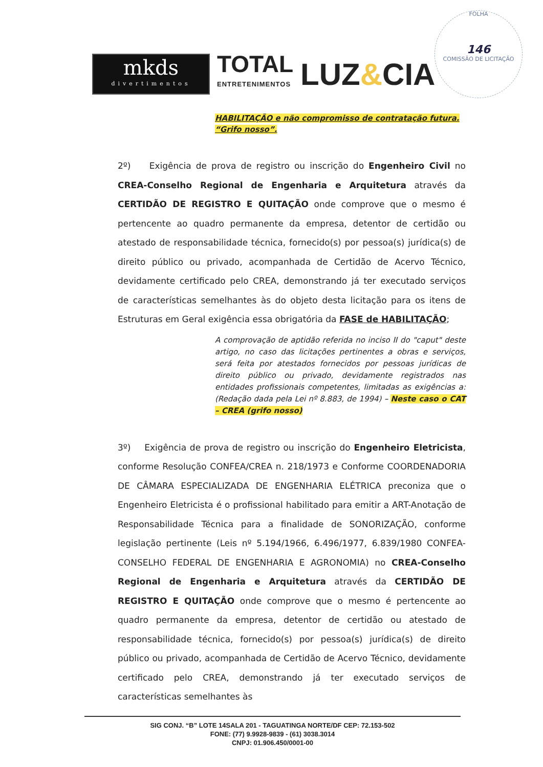FOLHA
146
COMISSÃO DE LICITAÇÃO
mkds
divertimentos
TOTAL
ENTRETENIMENTOS
LUZ&CIA
HABILITAÇÃO e não compromisso de contratação futura. “Grifo nosso”.
2º) Exigência de prova de registro ou inscrição do Engenheiro Civil no CREA-Conselho Regional de Engenharia e Arquitetura através da CERTIDÃO DE REGISTRO E QUITAÇÃO onde comprove que o mesmo é pertencente ao quadro permanente da empresa, detentor de certidão ou atestado de responsabilidade técnica, fornecido(s) por pessoa(s) jurídica(s) de direito público ou privado, acompanhada de Certidão de Acervo Técnico, devidamente certificado pelo CREA, demonstrando já ter executado serviços de características semelhantes às do objeto desta licitação para os itens de Estruturas em Geral exigência essa obrigatória da FASE de HABILITAÇÃO;
A comprovação de aptidão referida no inciso II do "caput" deste artigo, no caso das licitações pertinentes a obras e serviços, será feita por atestados fornecidos por pessoas jurídicas de direito público ou privado, devidamente registrados nas entidades profissionais competentes, limitadas as exigências a: (Redação dada pela Lei nº 8.883, de 1994) – Neste caso o CAT – CREA (grifo nosso)
3º) Exigência de prova de registro ou inscrição do Engenheiro Eletricista, conforme Resolução CONFEA/CREA n. 218/1973 e Conforme COORDENADORIA DE CÂMARA ESPECIALIZADA DE ENGENHARIA ELÉTRICA preconiza que o Engenheiro Eletricista é o profissional habilitado para emitir a ART-Anotação de Responsabilidade Técnica para a finalidade de SONORIZAÇÃO, conforme legislação pertinente (Leis nº 5.194/1966, 6.496/1977, 6.839/1980 CONFEA-CONSELHO FEDERAL DE ENGENHARIA E AGRONOMIA) no CREA-Conselho Regional de Engenharia e Arquitetura através da CERTIDÃO DE REGISTRO E QUITAÇÃO onde comprove que o mesmo é pertencente ao quadro permanente da empresa, detentor de certidão ou atestado de responsabilidade técnica, fornecido(s) por pessoa(s) jurídica(s) de direito público ou privado, acompanhada de Certidão de Acervo Técnico, devidamente certificado pelo CREA, demonstrando já ter executado serviços de características semelhantes às
SIG CONJ. “B” LOTE 14SALA 201 - TAGUATINGA NORTE/DF CEP: 72.153-502
FONE: (77) 9.9928-9839 - (61) 3038.3014
CNPJ: 01.906.450/0001-00